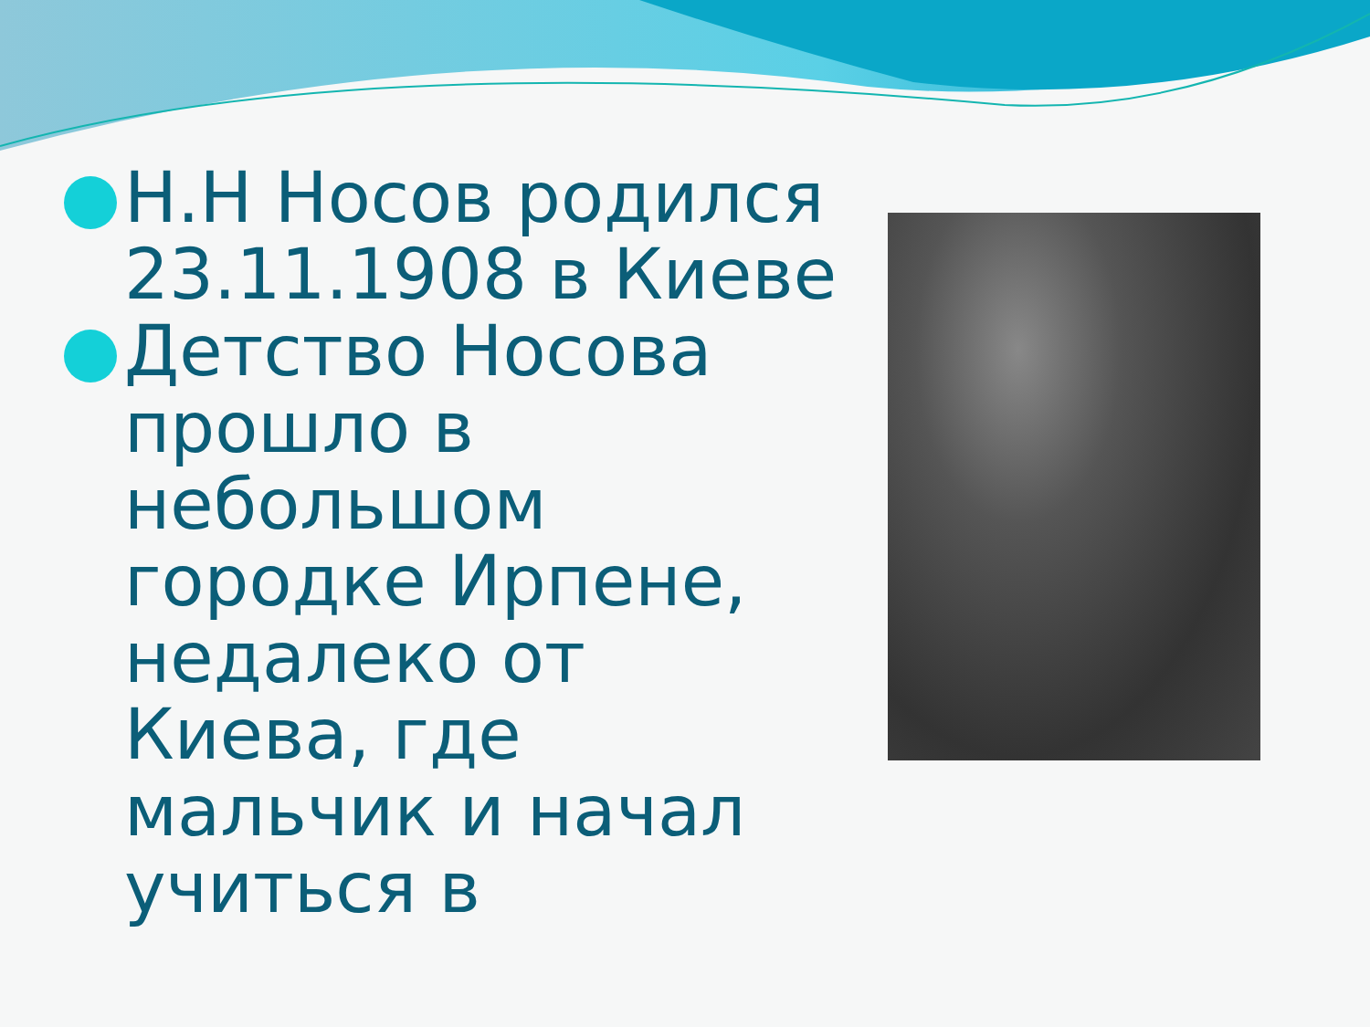Н.Н Носов родился 23.11.1908 в Киеве
Детство Носова прошло в небольшом городке Ирпене, недалеко от Киева, где мальчик и начал учиться в